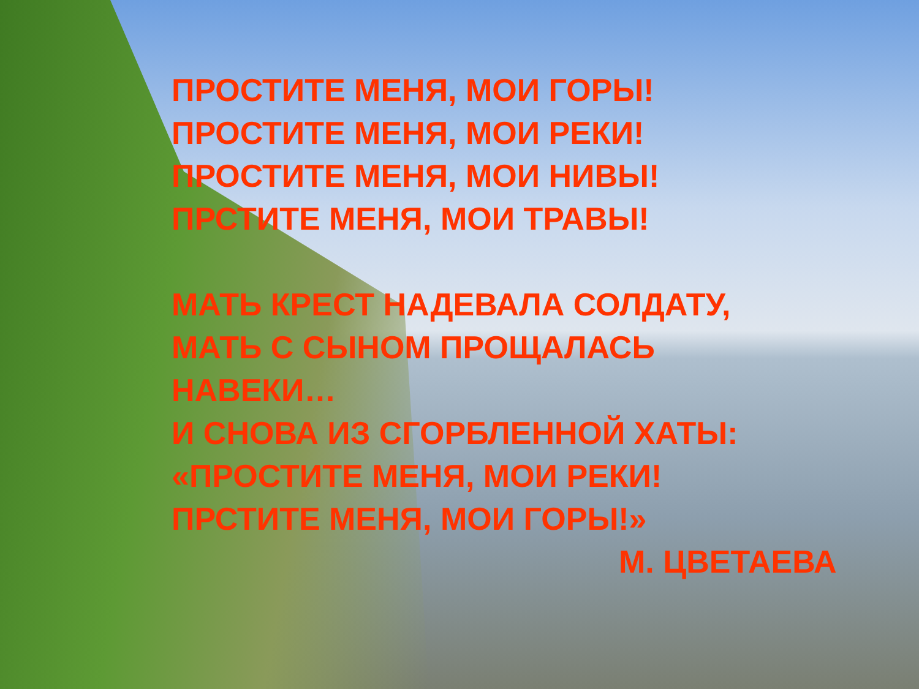ПРОСТИТЕ МЕНЯ, МОИ ГОРЫ!
ПРОСТИТЕ МЕНЯ, МОИ РЕКИ!
ПРОСТИТЕ МЕНЯ, МОИ НИВЫ!
ПРСТИТЕ МЕНЯ, МОИ ТРАВЫ!
МАТЬ КРЕСТ НАДЕВАЛА СОЛДАТУ,
МАТЬ С СЫНОМ ПРОЩАЛАСЬ
НАВЕКИ…
И СНОВА ИЗ СГОРБЛЕННОЙ ХАТЫ:
«ПРОСТИТЕ МЕНЯ, МОИ РЕКИ!
ПРСТИТЕ МЕНЯ, МОИ ГОРЫ!»
М. ЦВЕТАЕВА